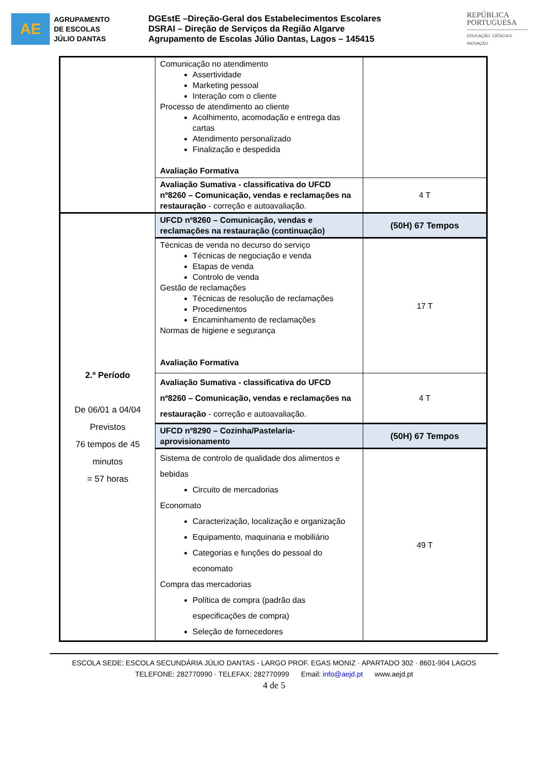AE
AGRUPAMENTO
DE ESCOLAS
JÚLIO DANTAS
DGEstE –Direção-Geral dos Estabelecimentos Escolares
DSRAI – Direção de Serviços da Região Algarve
Agrupamento de Escolas Júlio Dantas, Lagos – 145415
REPÚBLICA
PORTUGUESA
EDUCAÇÃO, CIÊNCIA E INOVAÇÃO
| | Comunicação no atendimento Assertividade Marketing pessoal Interação com o cliente Processo de atendimento ao cliente Acolhimento, acomodação e entrega das cartas Atendimento personalizado Finalização e despedida Avaliação Formativa | |
| | Avaliação Sumativa - classificativa do UFCD nº8260 – Comunicação, vendas e reclamações na restauração - correção e autoavaliação. | 4 T |
| 2.º Período De 06/01 a 04/04 Previstos 76 tempos de 45 minutos = 57 horas | UFCD nº8260 – Comunicação, vendas e reclamações na restauração (continuação) | (50H) 67 Tempos |
| | Técnicas de venda no decurso do serviço Técnicas de negociação e venda Etapas de venda Controlo de venda Gestão de reclamações Técnicas de resolução de reclamações Procedimentos Encaminhamento de reclamações Normas de higiene e segurança Avaliação Formativa | 17 T |
| | Avaliação Sumativa - classificativa do UFCD nº8260 – Comunicação, vendas e reclamações na restauração - correção e autoavaliação. | 4 T |
| | UFCD nº8290 – Cozinha/Pastelaria-aprovisionamento | (50H) 67 Tempos |
| | Sistema de controlo de qualidade dos alimentos e bebidas Circuito de mercadorias Economato Caracterização, localização e organização Equipamento, maquinaria e mobiliário Categorias e funções do pessoal do economato Compra das mercadorias Política de compra (padrão das especificações de compra) Seleção de fornecedores | 49 T |
ESCOLA SEDE: ESCOLA SECUNDÁRIA JÚLIO DANTAS - LARGO PROF. EGAS MONIZ · APARTADO 302 · 8601-904 LAGOS
TELEFONE: 282770990 · TELEFAX: 282770999 Email: info@aejd.pt www.aejd.pt
4 de 5